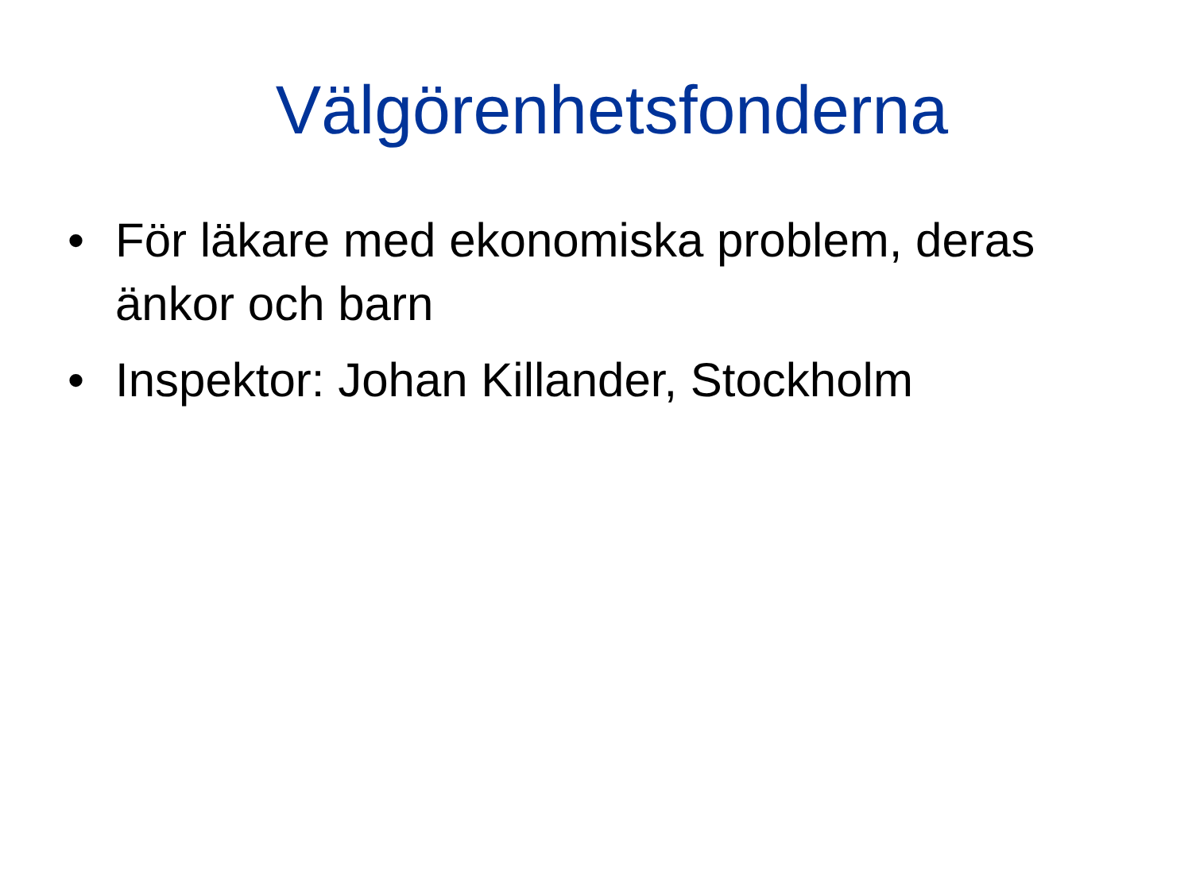Välgörenhetsfonderna
• För läkare med ekonomiska problem, deras änkor och barn
• Inspektor: Johan Killander, Stockholm